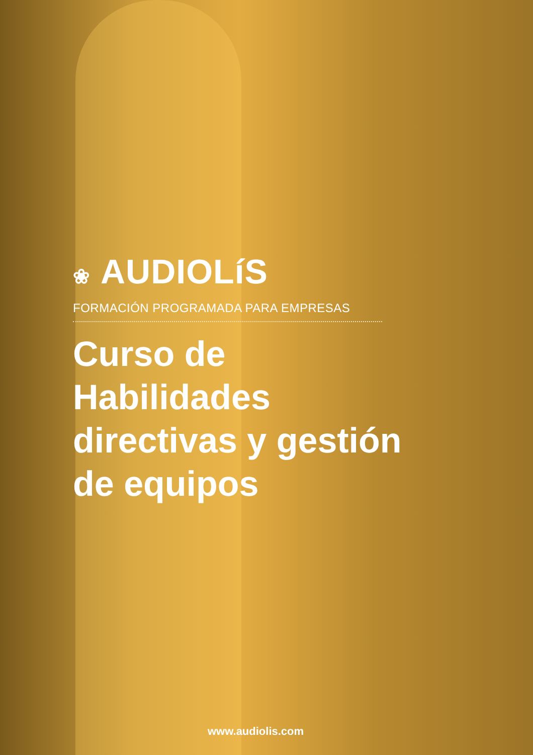❀ AUDIOLíS
FORMACIÓN PROGRAMADA PARA EMPRESAS
Curso de
Habilidades
directivas y gestión
de equipos
www.audiolis.com